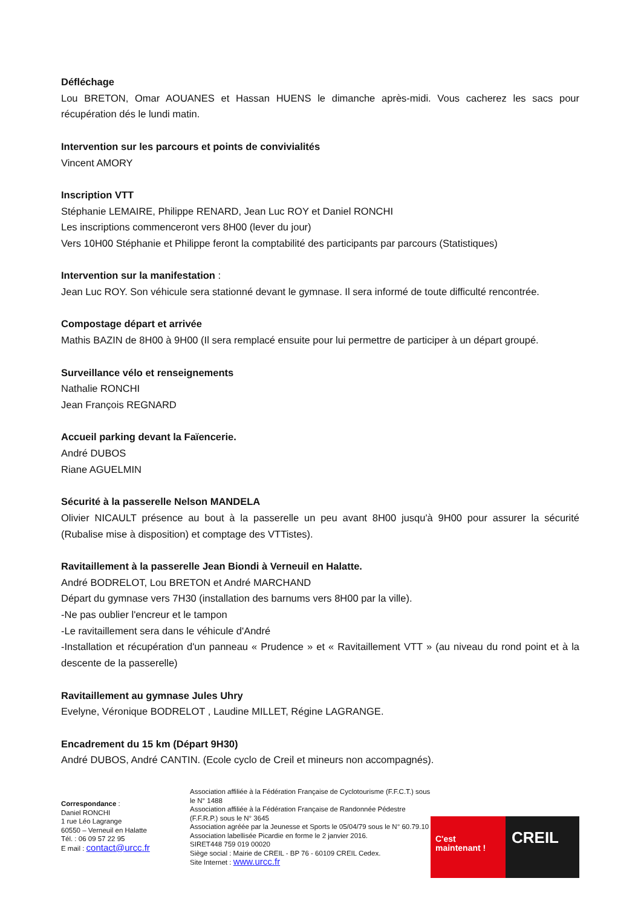Défléchage
Lou BRETON, Omar AOUANES et Hassan HUENS le dimanche après-midi. Vous cacherez les sacs pour récupération dés le lundi matin.
Intervention sur les parcours et points de convivialités
Vincent AMORY
Inscription VTT
Stéphanie LEMAIRE, Philippe RENARD, Jean Luc ROY et Daniel RONCHI
Les inscriptions commenceront vers 8H00 (lever du jour)
Vers 10H00 Stéphanie et Philippe feront la comptabilité des participants par parcours (Statistiques)
Intervention sur la manifestation :
Jean Luc ROY. Son véhicule sera stationné devant le gymnase. Il sera informé de toute difficulté rencontrée.
Compostage départ et arrivée
Mathis BAZIN de 8H00 à 9H00 (Il sera remplacé ensuite pour lui permettre de participer à un départ groupé.
Surveillance vélo et renseignements
Nathalie RONCHI
Jean François REGNARD
Accueil parking devant la Faïencerie.
André DUBOS
Riane AGUELMIN
Sécurité à la passerelle Nelson MANDELA
Olivier NICAULT présence au bout à la passerelle un peu avant 8H00 jusqu'à 9H00 pour assurer la sécurité (Rubalise mise à disposition) et comptage des VTTistes).
Ravitaillement à la passerelle Jean Biondi à Verneuil en Halatte.
André BODRELOT, Lou BRETON et André MARCHAND
Départ du gymnase vers 7H30 (installation des barnums vers 8H00 par la ville).
-Ne pas oublier l'encreur et le tampon
-Le ravitaillement sera dans le véhicule d'André
-Installation et récupération d'un panneau « Prudence » et « Ravitaillement VTT » (au niveau du rond point et à la descente de la passerelle)
Ravitaillement au gymnase Jules Uhry
Evelyne, Véronique BODRELOT , Laudine MILLET, Régine LAGRANGE.
Encadrement du 15 km (Départ 9H30)
André DUBOS, André CANTIN. (Ecole cyclo de Creil et mineurs non accompagnés).
Correspondance :
Daniel RONCHI
1 rue Léo Lagrange
60550 – Verneuil en Halatte
Tél. : 06 09 57 22 95
E mail : contact@urcc.fr
Association affiliée à la Fédération Française de Cyclotourisme (F.F.C.T.) sous le N° 1488
Association affiliée à la Fédération Française de Randonnée Pédestre (F.F.R.P.) sous le N° 3645
Association agréée par la Jeunesse et Sports le 05/04/79 sous le N° 60.79.10
Association labellisée Picardie en forme le 2 janvier 2016.
SIRET448 759 019 00020
Siège social : Mairie de CREIL - BP 76 - 60109 CREIL Cedex.
Site Internet : www.urcc.fr
C'est maintenant !
CREIL